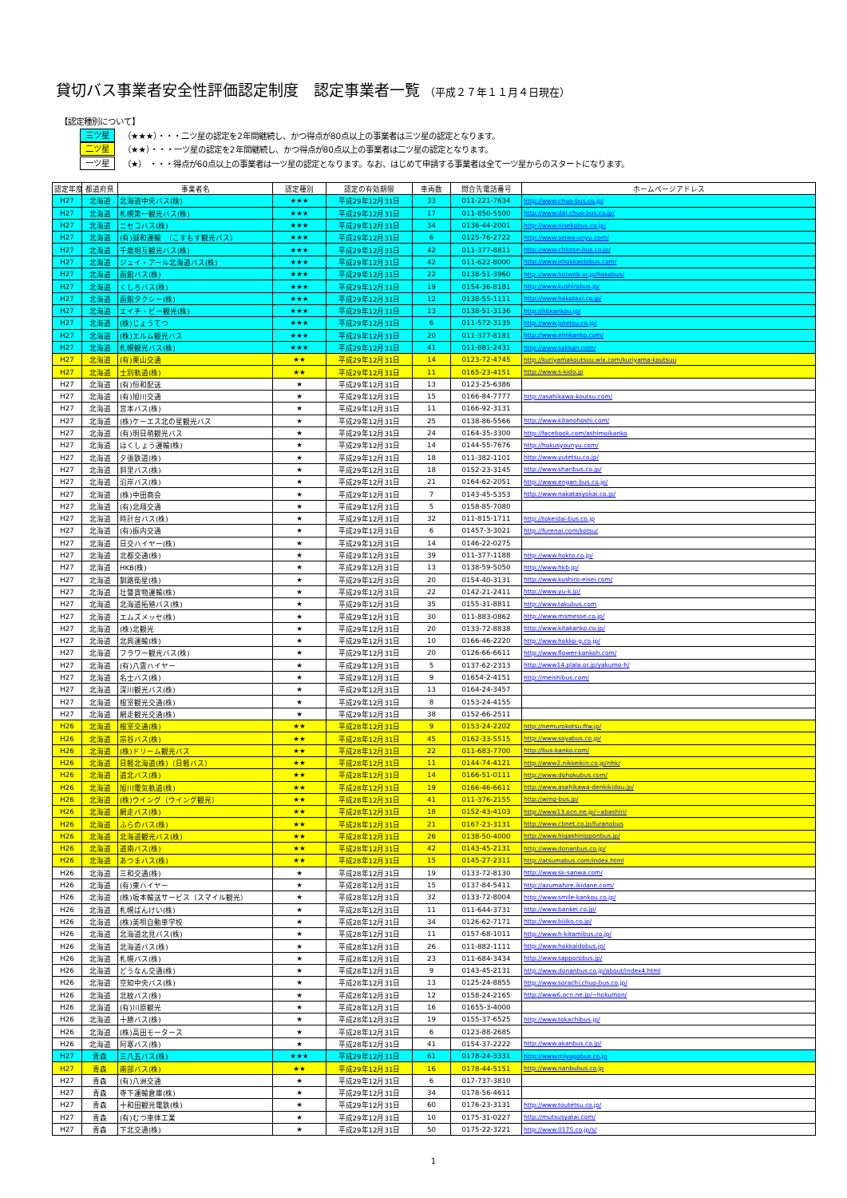貸切バス事業者安全性評価認定制度　認定事業者一覧 （平成２７年１１月４日現在）
【認定種別について】
三ツ星 （★★★）・・・二ツ星の認定を2年間継続し、かつ得点が80点以上の事業者は三ツ星の認定となります。
二ツ星 （★★）・・・一ツ星の認定を2年間継続し、かつ得点が80点以上の事業者は二ツ星の認定となります。
一ツ星 （★） ・・・得点が60点以上の事業者は一ツ星の認定となります。なお、はじめて申請する事業者は全て一ツ星からのスタートになります。
| 認定年度 | 都道府県 | 事業者名 | 認定種別 | 認定の有効期限 | 車両数 | 問合先電話番号 | ホームページアドレス |
| --- | --- | --- | --- | --- | --- | --- | --- |
| H27 | 北海道 | 北海道中央バス(株) | ★★★ | 平成29年12月31日 | 33 | 011-221-7634 | http://www.chuo-bus.co.jp/ |
| H27 | 北海道 | 札幌第一観光バス(株) | ★★★ | 平成29年12月31日 | 17 | 011-850-5500 | http://www.dai.chuo-bus.co.jp/ |
| H27 | 北海道 | ニセコバス(株) | ★★★ | 平成29年12月31日 | 34 | 0136-44-2001 | http://www.nisekobus.co.jp/ |
| H27 | 北海道 | (有)誠和運輸 （こすもす観光バス） | ★★★ | 平成29年12月31日 | 6 | 0125-76-2722 | http://www.seiwa-unyu.com/ |
| H27 | 北海道 | 千歳相互観光バス(株) | ★★★ | 平成29年12月31日 | 42 | 011-377-8811 | http://www.chitose-bus.co.jp/ |
| H27 | 北海道 | ジェイ・アール北海道バス(株) | ★★★ | 平成29年12月31日 | 42 | 011-622-8000 | http://www.jrhokkaidobus.com/ |
| H27 | 北海道 | 函館バス(株) | ★★★ | 平成29年12月31日 | 22 | 0138-51-3960 | http://www.hotweb.or.jp/hakobus/ |
| H27 | 北海道 | くしろバス(株) | ★★★ | 平成29年12月31日 | 19 | 0154-36-8181 | http://www.kushirobus.jp/ |
| H27 | 北海道 | 函館タクシー(株) | ★★★ | 平成29年12月31日 | 12 | 0138-55-1111 | http://www.hakotaxi.co.jp/ |
| H27 | 北海道 | エイチ・ビー観光(株) | ★★★ | 平成29年12月31日 | 13 | 0138-51-3136 | http://hbkankou.jp/ |
| H27 | 北海道 | (株)じょうてつ | ★★★ | 平成29年12月31日 | 6 | 011-572-3135 | http://www.jotetsu.co.jp/ |
| H27 | 北海道 | (株)エルム観光バス | ★★★ | 平成29年12月31日 | 20 | 011-377-8181 | http://www.elmkanko.com/ |
| H27 | 北海道 | 札幌観光バス(株) | ★★★ | 平成29年12月31日 | 41 | 011-881-2431 | http://www.sakkan.com/ |
| H27 | 北海道 | (有)栗山交通 | ★★ | 平成29年12月31日 | 14 | 0123-72-4745 | http://kuriyamakoutsuu.wix.com/kuriyama-koutsuu |
| H27 | 北海道 | 士別軌道(株) | ★★ | 平成29年12月31日 | 11 | 0165-23-4151 | http://www.s-kido.jp |
| H27 | 北海道 | (有)恒和配送 | ★ | 平成29年12月31日 | 13 | 0123-25-6386 | |
| H27 | 北海道 | (有)旭川交通 | ★ | 平成29年12月31日 | 15 | 0166-84-7777 | http://asahikawa-koutsu.com/ |
| H27 | 北海道 | 宮本バス(株) | ★ | 平成29年12月31日 | 11 | 0166-92-3131 | |
| H27 | 北海道 | (株)ケーエス北の星観光バス | ★ | 平成29年12月31日 | 25 | 0138-86-5566 | http://www.kitanohoshi.com/ |
| H27 | 北海道 | (有)明日萌観光バス | ★ | 平成29年12月31日 | 24 | 0164-35-3300 | http://facebook.com/ashimoikanko |
| H27 | 北海道 | ほくしょう運輸(株) | ★ | 平成29年12月31日 | 14 | 0144-55-7676 | http://hokusyounyu.com/ |
| H27 | 北海道 | 夕張鉄道(株) | ★ | 平成29年12月31日 | 18 | 011-382-1101 | http://www.yutetsu.co.jp/ |
| H27 | 北海道 | 斜里バス(株) | ★ | 平成29年12月31日 | 18 | 0152-23-3145 | http://www.sharibus.co.jp/ |
| H27 | 北海道 | 沿岸バス(株) | ★ | 平成29年12月31日 | 21 | 0164-62-2051 | http://www.engan-bus.co.jp/ |
| H27 | 北海道 | (株)中田商会 | ★ | 平成29年12月31日 | 7 | 0143-45-5353 | http://www.nakatasyokai.co.jp/ |
| H27 | 北海道 | (有)北翔交通 | ★ | 平成29年12月31日 | 5 | 0158-85-7080 | |
| H27 | 北海道 | 時計台バス(株) | ★ | 平成29年12月31日 | 32 | 011-815-1711 | http://tokeidai-bus.co.jp |
| H27 | 北海道 | (有)振内交通 | ★ | 平成29年12月31日 | 6 | 01457-3-3021 | http://furenai.com/kotsu/ |
| H27 | 北海道 | 日交ハイヤー(株) | ★ | 平成29年12月31日 | 14 | 0146-22-0275 | |
| H27 | 北海道 | 北都交通(株) | ★ | 平成29年12月31日 | 39 | 011-377-1188 | http://www.hokto.co.jp/ |
| H27 | 北海道 | HKB(株) | ★ | 平成29年12月31日 | 13 | 0138-59-5050 | http://www.hkb.jp/ |
| H27 | 北海道 | 釧路衛星(株) | ★ | 平成29年12月31日 | 20 | 0154-40-3131 | http://www.kushiro-eisei.com/ |
| H27 | 北海道 | 壮瞥貨物運輸(株) | ★ | 平成29年12月31日 | 22 | 0142-21-2411 | http://www.yu-k.jp/ |
| H27 | 北海道 | 北海道拓殖バス(株) | ★ | 平成29年12月31日 | 35 | 0155-31-8811 | http://www.takubus.com |
| H27 | 北海道 | エムズメッセ(株) | ★ | 平成29年12月31日 | 30 | 011-883-0862 | http://www.msmesse.co.jp/ |
| H27 | 北海道 | (株)北観光 | ★ | 平成29年12月31日 | 20 | 0133-72-8838 | http://www.kitakanko.co.jp/ |
| H27 | 北海道 | 北興運輸(株) | ★ | 平成29年12月31日 | 10 | 0166-46-2220 | http://www.hokko-g.co.jp/ |
| H27 | 北海道 | フラワー観光バス(株) | ★ | 平成29年12月31日 | 20 | 0126-66-6611 | http://www.flower-kankoh.com/ |
| H27 | 北海道 | (有)八雲ハイヤー | ★ | 平成29年12月31日 | 5 | 0137-62-2313 | http://www14.plala.or.jp/yakumo-h/ |
| H27 | 北海道 | 名士バス(株) | ★ | 平成29年12月31日 | 9 | 01654-2-4151 | http://meishibus.com/ |
| H27 | 北海道 | 深川観光バス(株) | ★ | 平成29年12月31日 | 13 | 0164-24-3457 | |
| H27 | 北海道 | 根室観光交通(株) | ★ | 平成29年12月31日 | 8 | 0153-24-4155 | |
| H27 | 北海道 | 網走観光交通(株) | ★ | 平成29年12月31日 | 38 | 0152-66-2511 | |
| H26 | 北海道 | 根室交通(株) | ★★ | 平成28年12月31日 | 9 | 0153-24-2202 | http://nemurokotsu.ftw.jp/ |
| H26 | 北海道 | 宗谷バス(株) | ★★ | 平成28年12月31日 | 45 | 0162-33-5515 | http://www.soyabus.co.jp/ |
| H26 | 北海道 | (株)ドリーム観光バス | ★★ | 平成28年12月31日 | 22 | 011-683-7700 | http://bus-kanko.com/ |
| H26 | 北海道 | 日軽北海道(株)（日軽バス） | ★★ | 平成28年12月31日 | 11 | 0144-74-4121 | http://www2.nikkeikin.co.jp/nhk/ |
| H26 | 北海道 | 道北バス(株) | ★★ | 平成28年12月31日 | 14 | 0166-51-0111 | http://www.dohokubus.com/ |
| H26 | 北海道 | 旭川電気軌道(株) | ★★ | 平成28年12月31日 | 19 | 0166-46-6611 | http://www.asahikawa-denkikidou.jp/ |
| H26 | 北海道 | (株)ウイング（ウイング観光） | ★★ | 平成28年12月31日 | 41 | 011-376-2155 | http://wing-bus.jp/ |
| H26 | 北海道 | 網走バス(株) | ★★ | 平成28年12月31日 | 18 | 0152-43-4103 | http://www13.ocn.ne.jp/~abashiri/ |
| H26 | 北海道 | ふらのバス(株) | ★★ | 平成28年12月31日 | 21 | 0167-23-3131 | http://www.cbnet.co.jp/furanobus |
| H26 | 北海道 | 北海道観光バス(株) | ★★ | 平成28年12月31日 | 26 | 0138-50-4000 | http://www.higashinipponbus.jp/ |
| H26 | 北海道 | 道南バス(株) | ★★ | 平成28年12月31日 | 42 | 0143-45-2131 | http://www.donanbus.co.jp/ |
| H26 | 北海道 | あつまバス(株) | ★★ | 平成28年12月31日 | 15 | 0145-27-2311 | http://atsumabus.com/index.html |
| H26 | 北海道 | 三和交通(株) | ★ | 平成28年12月31日 | 19 | 0133-72-8130 | http://www.sk-sanwa.com/ |
| H26 | 北海道 | (有)東ハイヤー | ★ | 平成28年12月31日 | 15 | 0137-84-5411 | http://azumahire.ikidane.com/ |
| H26 | 北海道 | (株)坂本輸送サービス（スマイル観光） | ★ | 平成28年12月31日 | 32 | 0133-72-8004 | http://www.smile-kankou.co.jp/ |
| H26 | 北海道 | 札幌ばんけい(株) | ★ | 平成28年12月31日 | 11 | 011-644-3731 | http://www.bankei.co.jp/ |
| H26 | 北海道 | (株)美唄自動車学校 | ★ | 平成28年12月31日 | 34 | 0126-62-7171 | http://www.bijiko.co.jp/ |
| H26 | 北海道 | 北海道北見バス(株) | ★ | 平成28年12月31日 | 11 | 0157-68-1011 | http://www.h-kitamibus.co.jp/ |
| H26 | 北海道 | 北海道バス(株) | ★ | 平成28年12月31日 | 26 | 011-882-1111 | http://www.hokkaidobus.jp/ |
| H26 | 北海道 | 札幌バス(株) | ★ | 平成28年12月31日 | 23 | 011-684-3434 | http://www.sapporobus.jp/ |
| H26 | 北海道 | どうなん交通(株) | ★ | 平成28年12月31日 | 9 | 0143-45-2131 | http://www.donanbus.co.jp/about/index4.html |
| H26 | 北海道 | 空知中央バス(株) | ★ | 平成28年12月31日 | 13 | 0125-24-8855 | http://www.sorachi.chuo-bus.co.jp/ |
| H26 | 北海道 | 北紋バス(株) | ★ | 平成28年12月31日 | 12 | 0158-24-2165 | http://www6.ocn.ne.jp/~hokumon/ |
| H26 | 北海道 | (有)川原観光 | ★ | 平成28年12月31日 | 16 | 01655-3-4000 | |
| H26 | 北海道 | 十勝バス(株) | ★ | 平成28年12月31日 | 19 | 0155-37-6525 | http://www.tokachibus.jp/ |
| H26 | 北海道 | (株)高田モータース | ★ | 平成28年12月31日 | 6 | 0123-88-2685 | |
| H26 | 北海道 | 阿寒バス(株) | ★ | 平成28年12月31日 | 41 | 0154-37-2222 | http://www.akanbus.co.jp/ |
| H27 | 青森 | 三八五バス(株) | ★★★ | 平成29年12月31日 | 61 | 0178-24-3331 | http://www.miyagobus.co.jp |
| H27 | 青森 | 南部バス(株) | ★★ | 平成29年12月31日 | 16 | 0178-44-5151 | http://www.nanbubus.co.jp |
| H27 | 青森 | (有)八洲交通 | ★ | 平成29年12月31日 | 6 | 017-737-3810 | |
| H27 | 青森 | 寺下運輸倉庫(株) | ★ | 平成29年12月31日 | 34 | 0178-56-4611 | |
| H27 | 青森 | 十和田観光電鉄(株) | ★ | 平成29年12月31日 | 60 | 0176-23-3131 | http://www.toutetsu.co.jp/ |
| H27 | 青森 | (有)むつ車体工業 | ★ | 平成29年12月31日 | 10 | 0175-31-0227 | http://mutsusyatai.com/ |
| H27 | 青森 | 下北交通(株) | ★ | 平成29年12月31日 | 50 | 0175-22-3221 | http://www.0175.co.jp/s/ |
1